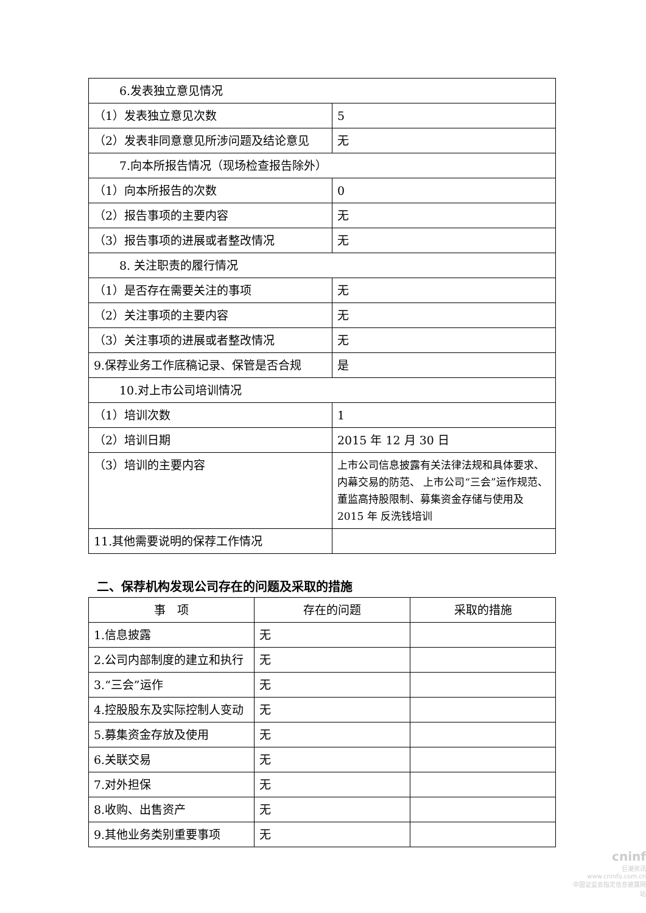| 6.发表独立意见情况 | |
| （1）发表独立意见次数 | 5 |
| （2）发表非同意意见所涉问题及结论意见 | 无 |
| 7.向本所报告情况（现场检查报告除外） | |
| （1）向本所报告的次数 | 0 |
| （2）报告事项的主要内容 | 无 |
| （3）报告事项的进展或者整改情况 | 无 |
| 8. 关注职责的履行情况 | |
| （1）是否存在需要关注的事项 | 无 |
| （2）关注事项的主要内容 | 无 |
| （3）关注事项的进展或者整改情况 | 无 |
| 9.保荐业务工作底稿记录、保管是否合规 | 是 |
| 10.对上市公司培训情况 | |
| （1）培训次数 | 1 |
| （2）培训日期 | 2015 年 12 月 30 日 |
| （3）培训的主要内容 | 上市公司信息披露有关法律法规和具体要求、 内幕交易的防范、 上市公司“三会”运作规范、董监高持股限制、募集资金存储与使用及 2015 年 反洗钱培训 |
| 11.其他需要说明的保荐工作情况 | |
二、保荐机构发现公司存在的问题及采取的措施
| 事 项 | 存在的问题 | 采取的措施 |
| --- | --- | --- |
| 1.信息披露 | 无 | |
| 2.公司内部制度的建立和执行 | 无 | |
| 3.“三会”运作 | 无 | |
| 4.控股股东及实际控制人变动 | 无 | |
| 5.募集资金存放及使用 | 无 | |
| 6.关联交易 | 无 | |
| 7.对外担保 | 无 | |
| 8.收购、出售资产 | 无 | |
| 9.其他业务类别重要事项 | 无 | |
cninf
巨潮资讯
www.cninfo.com.cn
中国证监会指定信息披露网站